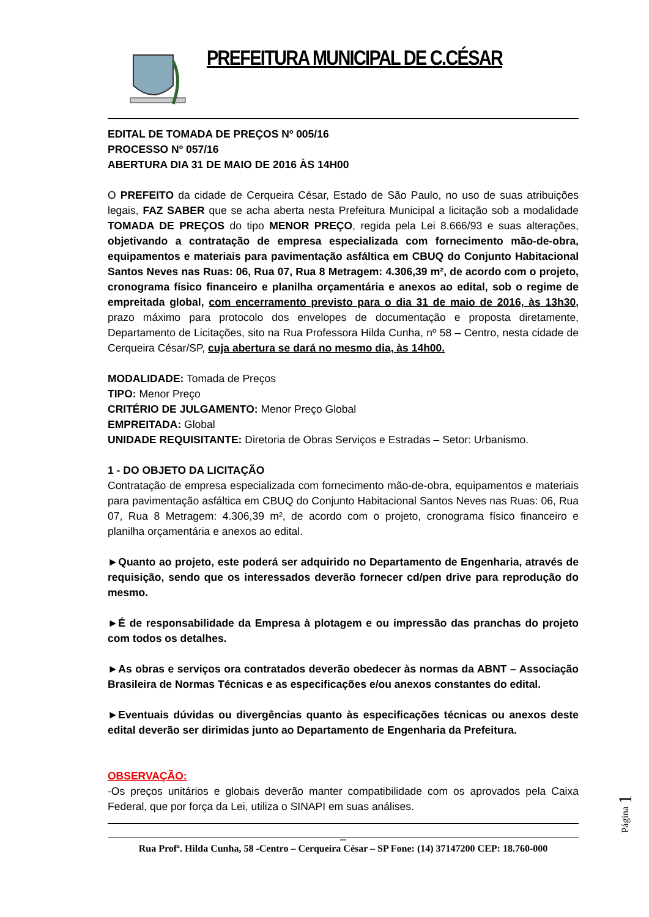PREFEITURA MUNICIPAL DE C.CÉSAR
EDITAL DE TOMADA DE PREÇOS Nº 005/16
PROCESSO Nº 057/16
ABERTURA DIA 31 DE MAIO DE 2016 ÀS 14H00
O PREFEITO da cidade de Cerqueira César, Estado de São Paulo, no uso de suas atribuições legais, FAZ SABER que se acha aberta nesta Prefeitura Municipal a licitação sob a modalidade TOMADA DE PREÇOS do tipo MENOR PREÇO, regida pela Lei 8.666/93 e suas alterações, objetivando a contratação de empresa especializada com fornecimento mão-de-obra, equipamentos e materiais para pavimentação asfáltica em CBUQ do Conjunto Habitacional Santos Neves nas Ruas: 06, Rua 07, Rua 8 Metragem: 4.306,39 m², de acordo com o projeto, cronograma físico financeiro e planilha orçamentária e anexos ao edital, sob o regime de empreitada global, com encerramento previsto para o dia 31 de maio de 2016, às 13h30, prazo máximo para protocolo dos envelopes de documentação e proposta diretamente, Departamento de Licitações, sito na Rua Professora Hilda Cunha, nº 58 – Centro, nesta cidade de Cerqueira César/SP, cuja abertura se dará no mesmo dia, às 14h00.
MODALIDADE: Tomada de Preços
TIPO: Menor Preço
CRITÉRIO DE JULGAMENTO: Menor Preço Global
EMPREITADA: Global
UNIDADE REQUISITANTE: Diretoria de Obras Serviços e Estradas – Setor: Urbanismo.
1 - DO OBJETO DA LICITAÇÃO
Contratação de empresa especializada com fornecimento mão-de-obra, equipamentos e materiais para pavimentação asfáltica em CBUQ do Conjunto Habitacional Santos Neves nas Ruas: 06, Rua 07, Rua 8 Metragem: 4.306,39 m², de acordo com o projeto, cronograma físico financeiro e planilha orçamentária e anexos ao edital.
►Quanto ao projeto, este poderá ser adquirido no Departamento de Engenharia, através de requisição, sendo que os interessados deverão fornecer cd/pen drive para reprodução do mesmo.
►É de responsabilidade da Empresa à plotagem e ou impressão das pranchas do projeto com todos os detalhes.
►As obras e serviços ora contratados deverão obedecer às normas da ABNT – Associação Brasileira de Normas Técnicas e as especificações e/ou anexos constantes do edital.
►Eventuais dúvidas ou divergências quanto às especificações técnicas ou anexos deste edital deverão ser dirimidas junto ao Departamento de Engenharia da Prefeitura.
OBSERVAÇÃO:
-Os preços unitários e globais deverão manter compatibilidade com os aprovados pela Caixa Federal, que por força da Lei, utiliza o SINAPI em suas análises.
_
Rua Profª. Hilda Cunha, 58 -Centro – Cerqueira César – SP Fone: (14) 37147200 CEP: 18.760-000
Página 1